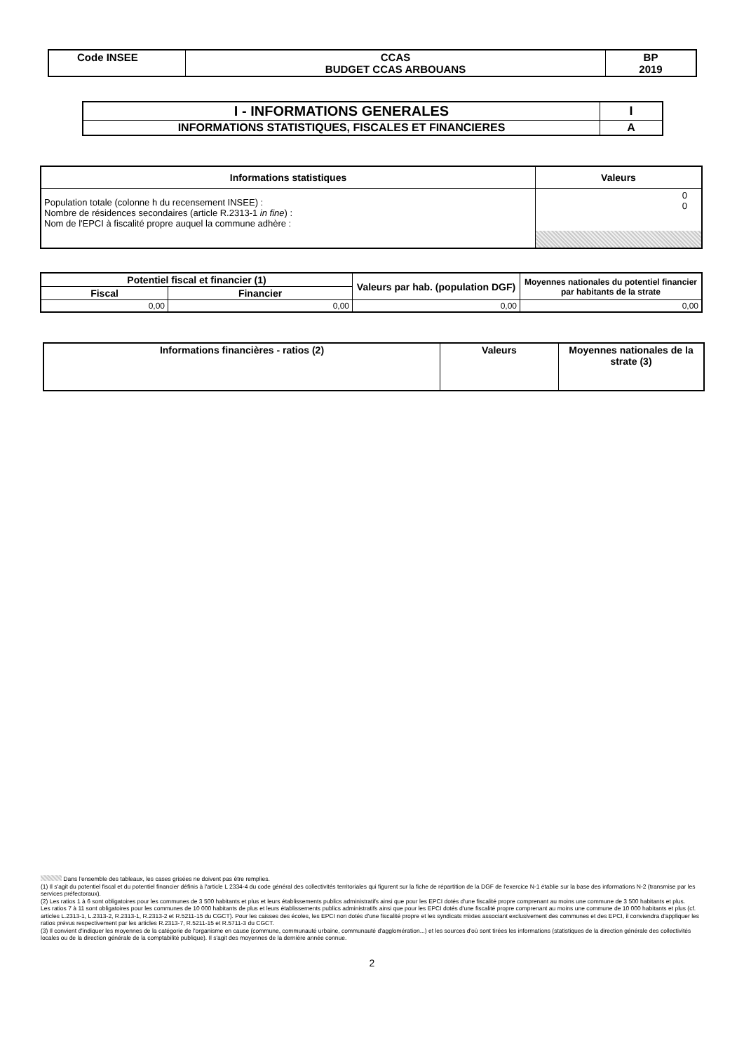| Code INSEE | CCAS BUDGET CCAS ARBOUANS | BP 2019 |
| I - INFORMATIONS GENERALES | I |
| INFORMATIONS STATISTIQUES, FISCALES ET FINANCIERES | A |
| Informations statistiques | Valeurs |
| --- | --- |
| Population totale (colonne h du recensement INSEE) : Nombre de résidences secondaires (article R.2313-1 in fine ) : Nom de l'EPCI à fiscalité propre auquel la commune adhère : | 0 0 |
| Potentiel fiscal et financier (1) | | Valeurs par hab. (population DGF) | Moyennes nationales du potentiel financier par habitants de la strate |
| --- | --- | --- | --- |
| Fiscal | Financier | | |
| 0,00 | 0,00 | 0,00 | 0,00 |
| Informations financières - ratios (2) | Valeurs | Moyennes nationales de la strate (3) |
Dans l'ensemble des tableaux, les cases grisées ne doivent pas être remplies.
(1) Il s'agit du potentiel fiscal et du potentiel financier définis à l'article L 2334-4 du code général des collectivités territoriales qui figurent sur la fiche de répartition de la DGF de l'exercice N-1 établie sur la base des informations N-2 (transmise par les services préfectoraux).
(2) Les ratios 1 à 6 sont obligatoires pour les communes de 3 500 habitants et plus et leurs établissements publics administratifs ainsi que pour les EPCI dotés d'une fiscalité propre comprenant au moins une commune de 3 500 habitants et plus.
Les ratios 7 à 11 sont obligatoires pour les communes de 10 000 habitants de plus et leurs établissements publics administratifs ainsi que pour les EPCI dotés d'une fiscalité propre comprenant au moins une commune de 10 000 habitants et plus (cf. articles L.2313-1, L.2313-2, R.2313-1, R.2313-2 et R.5211-15 du CGCT). Pour les caisses des écoles, les EPCI non dotés d'une fiscalité propre et les syndicats mixtes associant exclusivement des communes et des EPCI, il conviendra d'appliquer les ratios prévus respectivement par les articles R.2313-7, R.5211-15 et R.5711-3 du CGCT.
(3) Il convient d'indiquer les moyennes de la catégorie de l'organisme en cause (commune, communauté urbaine, communauté d'agglomération...) et les sources d'où sont tirées les informations (statistiques de la direction générale des collectivités locales ou de la direction générale de la comptabilité publique). Il s'agit des moyennes de la dernière année connue.
2